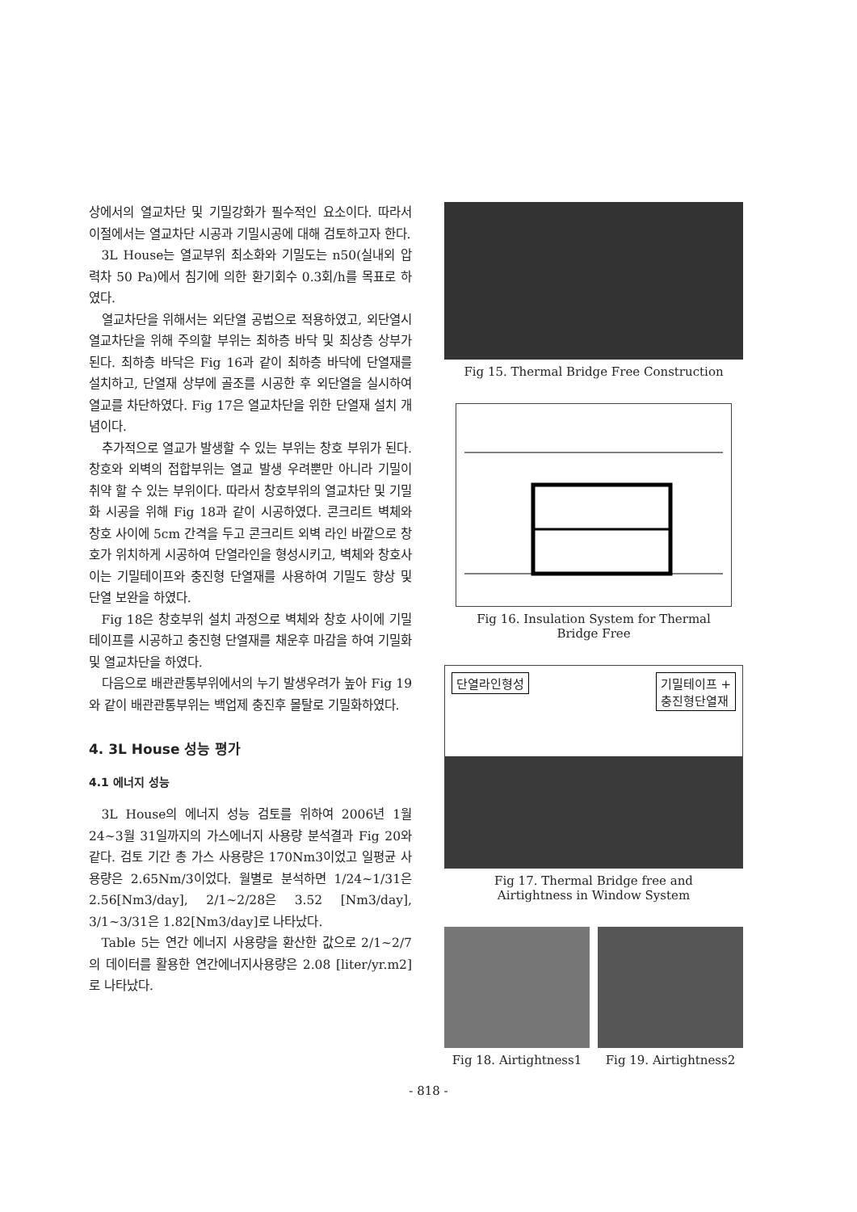상에서의 열교차단 및 기밀강화가 필수적인 요소이다. 따라서 이절에서는 열교차단 시공과 기밀시공에 대해 검토하고자 한다.
3L House는 열교부위 최소화와 기밀도는 n50(실내외 압력차 50 Pa)에서 침기에 의한 환기회수 0.3회/h를 목표로 하였다.
열교차단을 위해서는 외단열 공법으로 적용하였고, 외단열시 열교차단을 위해 주의할 부위는 최하층 바닥 및 최상층 상부가 된다. 최하층 바닥은 Fig 16과 같이 최하층 바닥에 단열재를 설치하고, 단열재 상부에 골조를 시공한 후 외단열을 실시하여 열교를 차단하였다. Fig 17은 열교차단을 위한 단열재 설치 개념이다.
추가적으로 열교가 발생할 수 있는 부위는 창호 부위가 된다. 창호와 외벽의 접합부위는 열교 발생 우려뿐만 아니라 기밀이 취약 할 수 있는 부위이다. 따라서 창호부위의 열교차단 및 기밀화 시공을 위해 Fig 18과 같이 시공하였다. 콘크리트 벽체와 창호 사이에 5cm 간격을 두고 콘크리트 외벽 라인 바깥으로 창호가 위치하게 시공하여 단열라인을 형성시키고, 벽체와 창호사이는 기밀테이프와 충진형 단열재를 사용하여 기밀도 향상 및 단열 보완을 하였다.
Fig 18은 창호부위 설치 과정으로 벽체와 창호 사이에 기밀테이프를 시공하고 충진형 단열재를 채운후 마감을 하여 기밀화 및 열교차단을 하였다.
다음으로 배관관통부위에서의 누기 발생우려가 높아 Fig 19와 같이 배관관통부위는 백업제 충진후 몰탈로 기밀화하였다.
4. 3L House 성능 평가
4.1 에너지 성능
3L House의 에너지 성능 검토를 위하여 2006년 1월 24~3월 31일까지의 가스에너지 사용량 분석결과 Fig 20와 같다. 검토 기간 총 가스 사용량은 170Nm3이었고 일평균 사용량은 2.65Nm/3이었다. 월별로 분석하면 1/24~1/31은 2.56[Nm3/day], 2/1~2/28은 3.52 [Nm3/day], 3/1~3/31은 1.82[Nm3/day]로 나타났다.
Table 5는 연간 에너지 사용량을 환산한 값으로 2/1~2/7의 데이터를 활용한 연간에너지사용량은 2.08 [liter/yr.m2]로 나타났다.
Fig 15. Thermal Bridge Free Construction
Fig 16. Insulation System for Thermal
Bridge Free
단열라인형성 기밀테이프 +
충진형단열재
Fig 17. Thermal Bridge free and
Airtightness in Window System
Fig 18. Airtightness1 Fig 19. Airtightness2
- 818 -